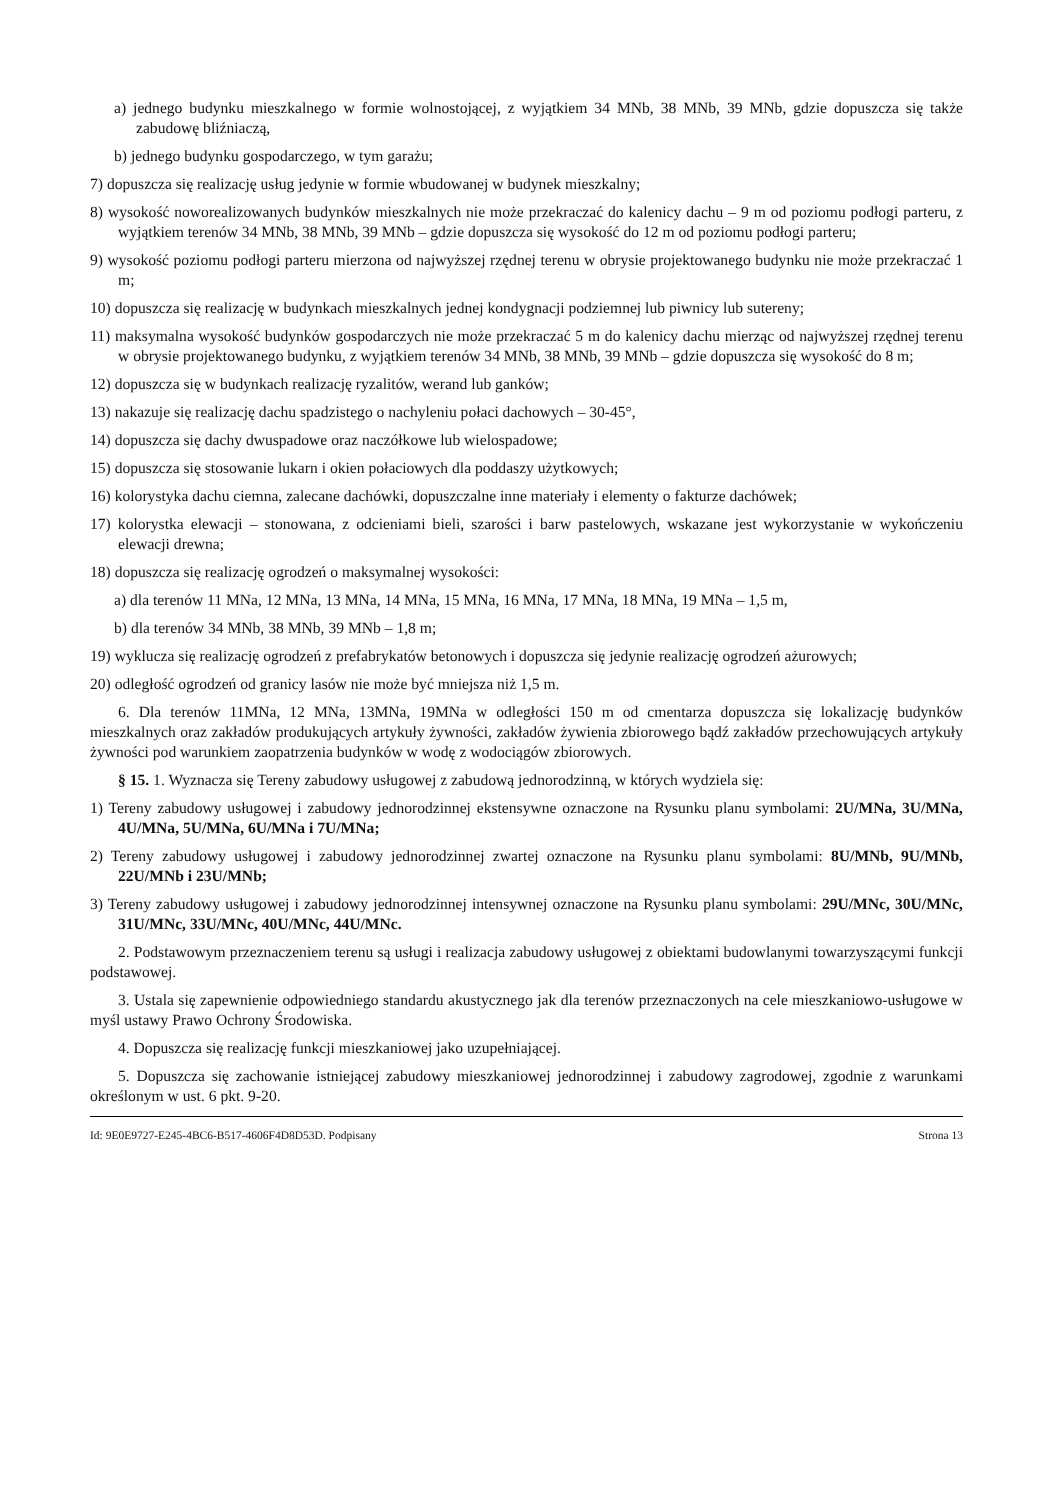a) jednego budynku mieszkalnego w formie wolnostojącej, z wyjątkiem 34 MNb, 38 MNb, 39 MNb, gdzie dopuszcza się także zabudowę bliźniaczą,
b) jednego budynku gospodarczego, w tym garażu;
7) dopuszcza się realizację usług jedynie w formie wbudowanej w budynek mieszkalny;
8) wysokość noworealizowanych budynków mieszkalnych nie może przekraczać do kalenicy dachu – 9 m od poziomu podłogi parteru, z wyjątkiem terenów 34 MNb, 38 MNb, 39 MNb – gdzie dopuszcza się wysokość do 12 m od poziomu podłogi parteru;
9) wysokość poziomu podłogi parteru mierzona od najwyższej rzędnej terenu w obrysie projektowanego budynku nie może przekraczać 1 m;
10) dopuszcza się realizację w budynkach mieszkalnych jednej kondygnacji podziemnej lub piwnicy lub sutereny;
11) maksymalna wysokość budynków gospodarczych nie może przekraczać 5 m do kalenicy dachu mierząc od najwyższej rzędnej terenu w obrysie projektowanego budynku, z wyjątkiem terenów 34 MNb, 38 MNb, 39 MNb – gdzie dopuszcza się wysokość do 8 m;
12) dopuszcza się w budynkach realizację ryzalitów, werand lub ganków;
13) nakazuje się realizację dachu spadzistego o nachyleniu połaci dachowych – 30-45°,
14) dopuszcza się dachy dwuspadowe oraz naczółkowe lub wielospadowe;
15) dopuszcza się stosowanie lukarn i okien połaciowych dla poddaszy użytkowych;
16) kolorystyka dachu ciemna, zalecane dachówki, dopuszczalne inne materiały i elementy o fakturze dachówek;
17) kolorystka elewacji – stonowana, z odcieniami bieli, szarości i barw pastelowych, wskazane jest wykorzystanie w wykończeniu elewacji drewna;
18) dopuszcza się realizację ogrodzeń o maksymalnej wysokości:
a) dla terenów 11 MNa, 12 MNa, 13 MNa, 14 MNa, 15 MNa, 16 MNa, 17 MNa, 18 MNa, 19 MNa – 1,5 m,
b) dla terenów 34 MNb, 38 MNb, 39 MNb – 1,8 m;
19) wyklucza się realizację ogrodzeń z prefabrykatów betonowych i dopuszcza się jedynie realizację ogrodzeń ażurowych;
20) odległość ogrodzeń od granicy lasów nie może być mniejsza niż 1,5 m.
6. Dla terenów 11MNa, 12 MNa, 13MNa, 19MNa w odległości 150 m od cmentarza dopuszcza się lokalizację budynków mieszkalnych oraz zakładów produkujących artykuły żywności, zakładów żywienia zbiorowego bądź zakładów przechowujących artykuły żywności pod warunkiem zaopatrzenia budynków w wodę z wodociągów zbiorowych.
§ 15. 1. Wyznacza się Tereny zabudowy usługowej z zabudową jednorodzinną, w których wydziela się:
1) Tereny zabudowy usługowej i zabudowy jednorodzinnej ekstensywne oznaczone na Rysunku planu symbolami: 2U/MNa, 3U/MNa, 4U/MNa, 5U/MNa, 6U/MNa i 7U/MNa;
2) Tereny zabudowy usługowej i zabudowy jednorodzinnej zwartej oznaczone na Rysunku planu symbolami: 8U/MNb, 9U/MNb, 22U/MNb i 23U/MNb;
3) Tereny zabudowy usługowej i zabudowy jednorodzinnej intensywnej oznaczone na Rysunku planu symbolami: 29U/MNc, 30U/MNc, 31U/MNc, 33U/MNc, 40U/MNc, 44U/MNc.
2. Podstawowym przeznaczeniem terenu są usługi i realizacja zabudowy usługowej z obiektami budowlanymi towarzyszącymi funkcji podstawowej.
3. Ustala się zapewnienie odpowiedniego standardu akustycznego jak dla terenów przeznaczonych na cele mieszkaniowo-usługowe w myśl ustawy Prawo Ochrony Środowiska.
4. Dopuszcza się realizację funkcji mieszkaniowej jako uzupełniającej.
5. Dopuszcza się zachowanie istniejącej zabudowy mieszkaniowej jednorodzinnej i zabudowy zagrodowej, zgodnie z warunkami określonym w ust. 6 pkt. 9-20.
Id: 9E0E9727-E245-4BC6-B517-4606F4D8D53D. Podpisany Strona 13